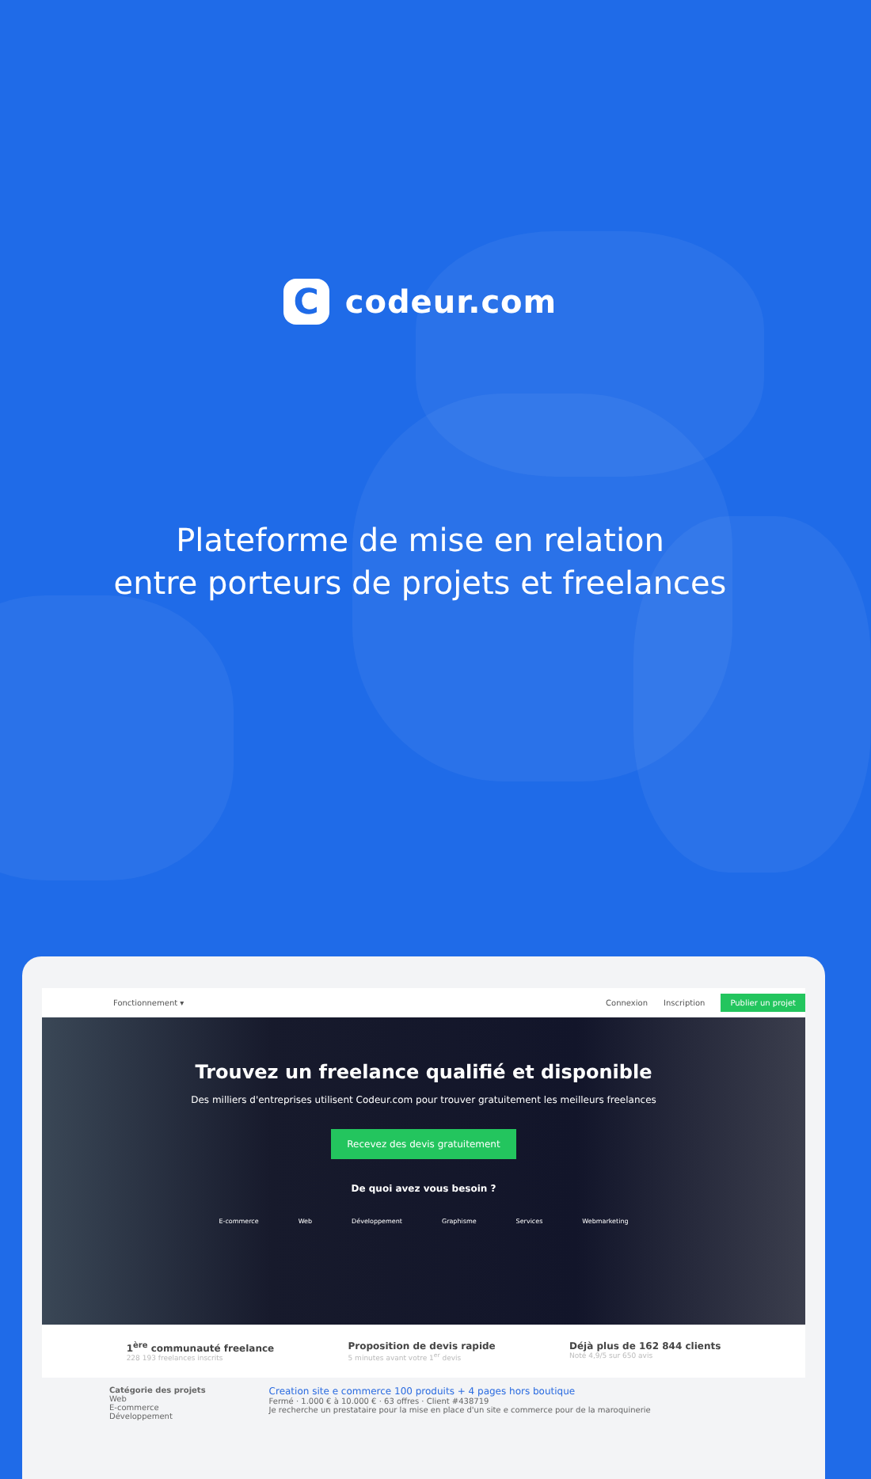C
codeur.com
Plateforme de mise en relation
entre porteurs de projets et freelances
Fonctionnement ▾ Connexion Inscription Publier un projet
Trouvez un freelance qualifié et disponible
Des milliers d'entreprises utilisent Codeur.com pour trouver gratuitement les meilleurs freelances
Recevez des devis gratuitement
De quoi avez vous besoin ?
E-commerce Web Développement Graphisme Services Webmarketing
1<sup>ère</sup> communauté freelance
228 193 freelances inscrits
Proposition de devis rapide
5 minutes avant votre 1<sup>er</sup> devis
Déjà plus de 162 844 clients
Noté 4,9/5 sur 650 avis
Catégorie des projets
Web
E-commerce
Développement
Creation site e commerce 100 produits + 4 pages hors boutique
Fermé · 1.000 € à 10.000 € · 63 offres · Client #438719
Je recherche un prestataire pour la mise en place d'un site e commerce pour de la maroquinerie